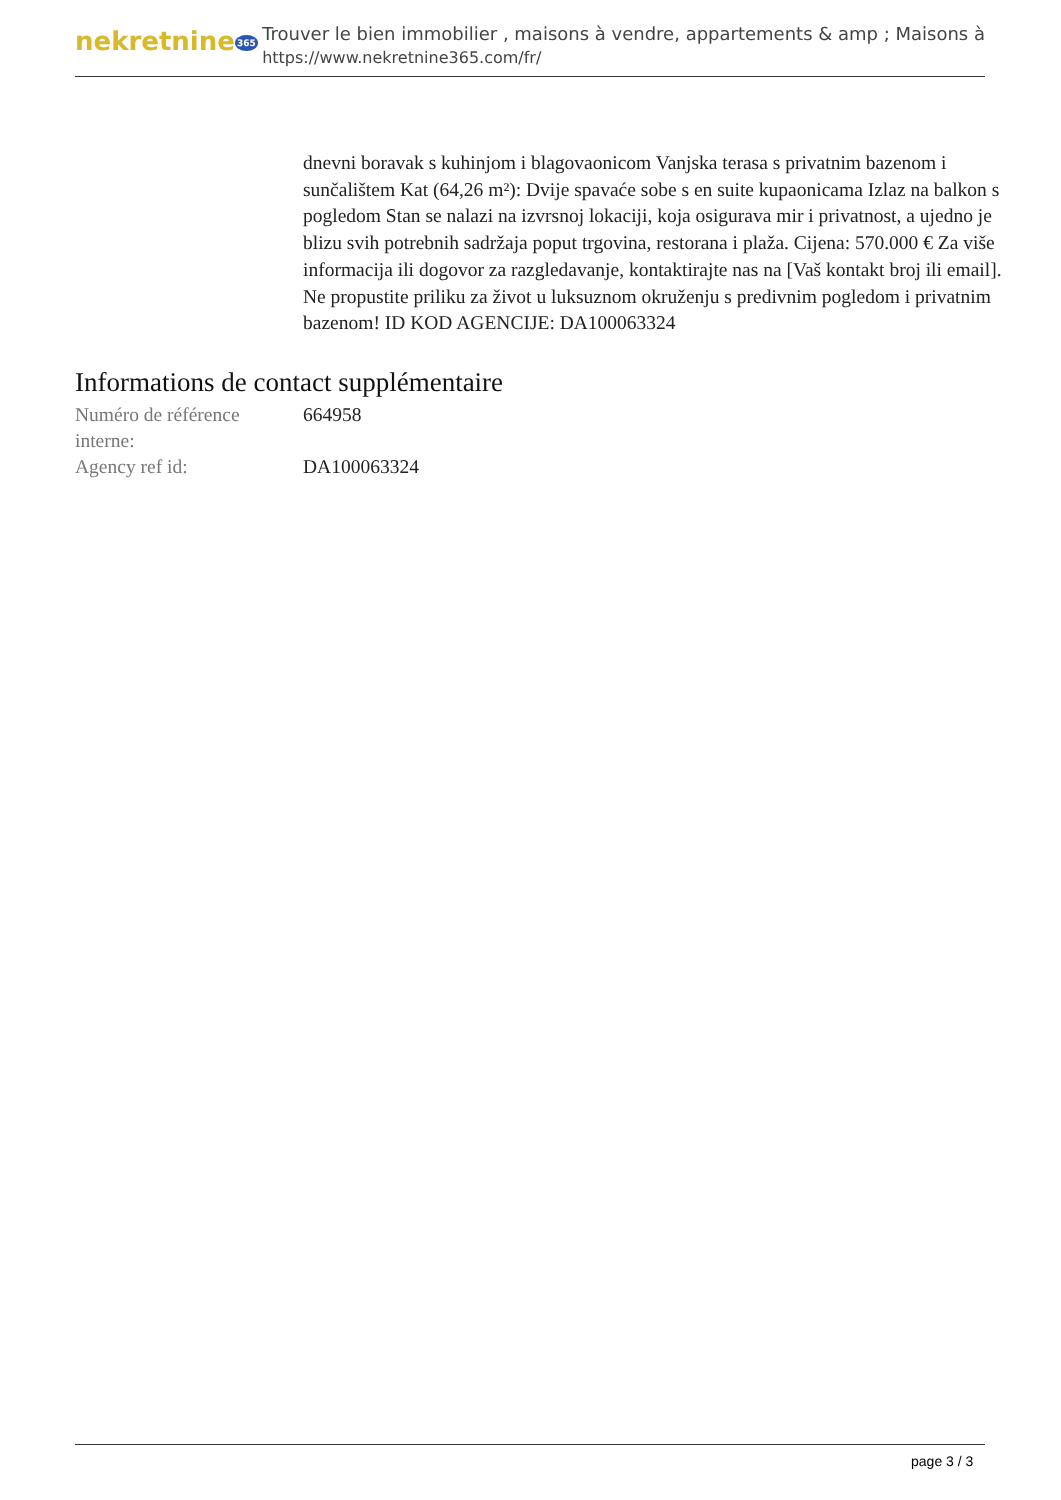nekretnine365
Trouver le bien immobilier , maisons à vendre, appartements & amp ; Maisons à
https://www.nekretnine365.com/fr/
dnevni boravak s kuhinjom i blagovaonicom Vanjska terasa s privatnim bazenom i sunčalištem Kat (64,26 m²): Dvije spavaće sobe s en suite kupaonicama Izlaz na balkon s pogledom Stan se nalazi na izvrsnoj lokaciji, koja osigurava mir i privatnost, a ujedno je blizu svih potrebnih sadržaja poput trgovina, restorana i plaža. Cijena: 570.000 € Za više informacija ili dogovor za razgledavanje, kontaktirajte nas na [Vaš kontakt broj ili email]. Ne propustite priliku za život u luksuznom okruženju s predivnim pogledom i privatnim bazenom! ID KOD AGENCIJE: DA100063324
Informations de contact supplémentaire
| Numéro de référence interne: | 664958 |
| Agency ref id: | DA100063324 |
page 3 / 3